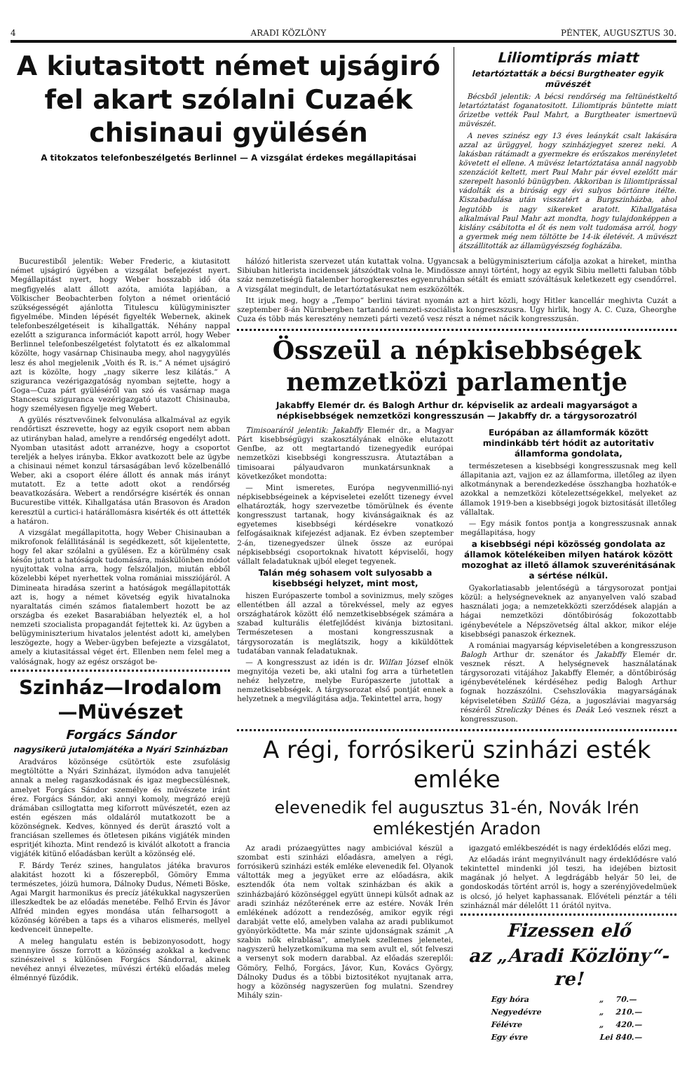4 ARADI KÖZLÖNY PÉNTEK, AUGUSZTUS 30.
A kiutasitott német ujságiró fel akart szólalni Cuzaék chisinaui gyülésén
A titokzatos telefonbeszélgetés Berlinnel — A vizsgálat érdekes megállapitásai
Liliomtiprás miatt
letartóztatták a bécsi Burgtheater egyik müvészét
Bécsből jelentik: A bécsi rendőrség ma feltünéstkeltő letartóztatást foganatositott. Liliomtiprás büntette miatt őrizetbe vették Paul Mahrt, a Burgtheater ismertnevü müvészét.
A neves szinész egy 13 éves leánykát csalt lakására azzal az ürüggyel, hogy szinházjegyet szerez neki. A lakásban rátámadt a gyermekre és erőszakos merényletet követett el ellene. A müvész letartóztatása annál nagyobb szenzációt keltett, mert Paul Mahr pár évvel ezelőtt már szerepelt hasonló bünügyben. Akkoriban is liliomtiprással vádolták és a biróság egy évi sulyos börtönre itélte. Kiszabadulása után visszatért a Burgszinházba, ahol legutóbb is nagy sikereket aratott. Kihallgatása alkalmával Paul Mahr azt mondta, hogy tulajdonképpen a kislány csábitotta el őt és nem volt tudomása arról, hogy a gyermek még nem töltötte be 14-ik életévét. A müvészt átszállitották az államügyészség fogházába.
Bucurestiből jelentik: Weber Frederic, a kiutasitott német ujságiró ügyében a vizsgálat befejezést nyert. Megállapitást nyert, hogy Weber hosszabb idő óta megfigyelés alatt állott azóta, amióta lapjában, a Völkischer Beobachterben folyton a német orientáció szükségességét ajánlotta Titulescu külügyminiszter figyelmébe. Minden lépését figyelték Webernek, akinek telefonbeszélgetéseit is kihallgatták. Néhány nappal ezelőtt a sziguranca információt kapott arról, hogy Weber Berlinnel telefonbeszélgetést folytatott és ez alkalommal közölte, hogy vasárnap Chisinauba megy, ahol nagygyülés lesz és ahol megjelenik „Voith és R. is.“ A német ujságiró azt is közölte, hogy „nagy sikerre lesz kilátás.“ A sziguranca vezérigazgatóság nyomban sejtette, hogy a Goga—Cuza párt gyüléséről van szó és vasárnap maga Stancescu sziguranca vezérigazgató utazott Chisinauba, hogy személyesen figyelje meg Webert.
A gyülés résztvevőinek felvonulása alkalmával az egyik rendőrtiszt észrevette, hogy az egyik csoport nem abban az utirányban halad, amelyre a rendőrség engedélyt adott. Nyomban utasitást adott arranézve, hogy a csoportot tereljék a helyes irányba. Ekkor avatkozott bele az ügybe a chisinaui német konzul társaságában levő közelbenálló Weber, aki a csoport élére állott és annak más irányt mutatott. Ez a tette adott okot a rendőrség beavatkozására. Webert a rendőrségre kisérték és onnan Bucurestibe vitték. Kihallgatása után Brasovon és Aradon keresztül a curtici-i határállomásra kisérték és ott áttették a határon.
A vizsgálat megállapitotta, hogy Weber Chisinauban a mikrofonok felállitásánál is segédkezett, sőt kijelentette, hogy fel akar szólalni a gyülésen. Ez a körülmény csak későn jutott a hatóságok tudomására, máskülönben módot nyujtottak volna arra, hogy felszólaljon, miután ebből közelebbi képet nyerhettek volna romániai missziójáról. A Dimineata hiradása szerint a hatóságok megállapitották azt is, hogy a német követség egyik hivatalnoka nyaraltatás cimén számos fiatalembert hozott be az országba és ezeket Basarabiában helyezték el, a hol nemzeti szocialista propagandát fejtettek ki. Az ügyben a belügyminiszterium hivatalos jelentést adott ki, amelyben leszögezte, hogy a Weber-ügyben befejezte a vizsgálatot, amely a kiutasitással véget ért. Ellenben nem felel meg a valóságnak, hogy az egész országot be-
Szinház—Irodalom—Müvészet
Forgács Sándor
nagysikerü jutalomjátéka a Nyári Szinházban
Aradváros közönsége csütörtök este zsufolásig megtöltötte a Nyári Szinházat, ilymódon adva tanujelét annak a meleg ragaszkodásnak és igaz megbecsülésnek, amelyet Forgács Sándor személye és müvészete iránt érez. Forgács Sándor, aki annyi komoly, megrázó erejü drámában csillogtatta meg kiforrott müvészetét, ezen az estén egészen más oldaláról mutatkozott be a közönségnek. Kedves, könnyed és derüt árasztó volt a franciásan szellemes és ötletesen pikáns vigjáték minden espritjét kihozta. Mint rendező is kiválót alkotott a francia vigjáték kitünő előadásban került a közönség elé.
F. Bárdy Teréz szines, hangulatos játéka bravuros alakitást hozott ki a főszerepből, Gömöry Emma természetes, jóizü humora, Dálnoky Dudus, Németi Böske, Agai Margit harmonikus és precíz játékukkal nagyszerüen illeszkedtek be az előadás menetébe. Felhő Ervin és Jávor Alfréd minden egyes mondása után felharsogott a közönség körében a taps és a viharos elismerés, mellyel kedvenceit ünnepelte.
A meleg hangulatu estén is bebizonyosodott, hogy mennyire össze forrott a közönség azokkal a kedvenc szinészeivel s különösen Forgács Sándorral, akinek nevéhez annyi élvezetes, müvészi értékü előadás meleg élménnyé füződik.
hálózó hitlerista szervezet után kutattak volna. Ugyancsak a belügyminiszterium cáfolja azokat a hireket, mintha Sibiuban hitlerista incidensek játszódtak volna le. Mindössze annyi történt, hogy az egyik Sibiu melletti faluban több száz nemzetiségü fiatalember horogkeresztes egyenruhában sétált és emiatt szóváltásuk keletkezett egy csendőrrel. A vizsgálat megindult, de letartóztatásukat nem eszközölték.
Itt irjuk meg, hogy a „Tempo“ berlini távirat nyomán azt a hirt közli, hogy Hitler kancellár meghivta Cuzát a szeptember 8-án Nürnbergben tartandó nemzeti-szociálista kongreszszusra. Ugy hirlik, hogy A. C. Cuza, Gheorghe Cuza és több más keresztény nemzeti párti vezető vesz részt a német nácik kongresszusán.
Összeül a népkisebbségek nemzetközi parlamentje
Jakabffy Elemér dr. és Balogh Arthur dr. képviselik az ardeali magyarságot a népkisebbségek nemzetközi kongresszusán — Jakabffy dr. a tárgysorozatról
Timisoaráról jelentik: Jakabffy Elemér dr., a Magyar Párt kisebbségügyi szakosztályának elnöke elutazott Genfbe, az ott megtartandó tizenegyedik európai nemzetközi kisebbségi kongresszusra. Átutaztában a timisoarai pályaudvaron munkatársunknak a következőket mondotta:
— Mint ismeretes, Európa negyvenmillió-nyi népkisebbségeinek a képviseletei ezelőtt tizenegy évvel elhatározták, hogy szervezetbe tömörülnek és évente kongresszust tartanak, hogy kivánságaiknak és az egyetemes kisebbségi kérdésekre vonatkozó felfogásaiknak kifejezést adjanak. Ez évben szeptember 2-án, tizenegyedszer ülnek össze az európai népkisebbségi csoportoknak hivatott képviselői, hogy vállalt feladatuknak ujból eleget tegyenek.
Talán még sohasem volt sulyosabb a kisebbségi helyzet, mint most,
hiszen Európaszerte tombol a sovinizmus, mely szöges ellentétben áll azzal a törekvéssel, mely az egyes országhatárok között élő nemzetkisebbségek számára a szabad kulturális életfejlődést kivánja biztositani. Természetesen a mostani kongresszusnak a tárgysorozatán is meglátszik, hogy a kiküldöttek tudatában vannak feladatuknak.
— A kongresszust az idén is dr. Wilfan József elnök megnyitója vezeti be, aki utalni fog arra a türhetetlen nehéz helyzetre, melybe Európaszerte jutottak a nemzetkisebbségek. A tárgysorozat első pontját ennek a helyzetnek a megvilágitása adja. Tekintettel arra, hogy
Európában az államformák között mindinkább tért hódit az autoritativ államforma gondolata,
természetesen a kisebbségi kongresszusnak meg kell állapitania azt, vajjon ez az államforma, illetőleg az ilyen alkotmánynak a berendezkedése összhangba hozhatók-e azokkal a nemzetközi kötelezettségekkel, melyeket az államok 1919-ben a kisebbségi jogok biztositását illetőleg vállaltak.
— Egy másik fontos pontja a kongresszusnak annak megállapitása, hogy
a kisebbségi népi közösség gondolata az államok kötelékeiben milyen határok között mozoghat az illető államok szuverénitásának a sértése nélkül.
Gyakorlatiasabb jelentőségü a tárgysorozat pontjai közül: a helységneveknek az anyanyelven való szabad használati joga; a nemzetekközti szerződések alapján a hágai nemzetközi döntőbiróság fokozottabb igénybevétele a Népszövetség által akkor, mikor eléje kisebbségi panaszok érkeznek.
A romániai magyarság képviseletében a kongresszuson Balogh Arthur dr. szenátor és Jakabffy Elemér dr. vesznek részt. A helységnevek használatának tárgysorozati vitájához Jakabffy Elemér, a döntőbiróság igénybevételének kérdéséhez pedig Balogh Arthur fognak hozzászólni. Csehszlovákia magyarságának képviseletében Szüllő Géza, a jugoszláviai magyarság részéről Streliczky Dénes és Deák Leó vesznek részt a kongresszuson.
A régi, forrósikerü szinházi esték emléke
elevenedik fel augusztus 31-én, Novák Irén emlékestjén Aradon
Az aradi prózaegyüttes nagy ambicióval készül a szombat esti szinházi előadásra, amelyen a régi, forrósikerü szinházi esték emléke elevenedik fel. Olyanok váltották meg a jegyüket erre az előadásra, akik esztendők óta nem voltak szinházban és akik a szinházbajáró közönséggel együtt ünnepi külsőt adnak az aradi szinház nézőterének erre az estére. Novák Irén emlékének adózott a rendezőség, amikor egyik régi darabját vette elő, amelyben valaha az aradi publikumot gyönyörködtette. Ma már szinte ujdonságnak számit „A szabin nők elrablása“, amelynek szellemes jelenetei, nagyszerü helyzetkomikuma ma sem avult el, sőt felveszi a versenyt sok modern darabbal. Az előadás szereplői: Gömöry, Felhő, Forgács, Jávor, Kun, Kovács György, Dálnoky Dudus és a többi biztositékot nyujtanak arra, hogy a közönség nagyszerüen fog mulatni. Szendrey Mihály szin-
igazgató emlékbeszédét is nagy érdeklődés előzi meg.
Az előadás iránt megnyilvánult nagy érdeklődésre való tekintettel mindenki jól teszi, ha idejében biztosit magának jó helyet. A legdrágább helyár 50 lei, de gondoskodás történt arról is, hogy a szerényjövedelmüek is olcsó, jó helyet kaphassanak. Elővételi pénztár a téli szinháznál már délelőtt 11 órától nyitva.
Fizessen elő
az „Aradi Közlöny“-re!
| Egy hóra | „ | 70.— |
| Negyedévre | „ | 210.— |
| Félévre | „ | 420.— |
| Egy évre | Lei | 840.— |